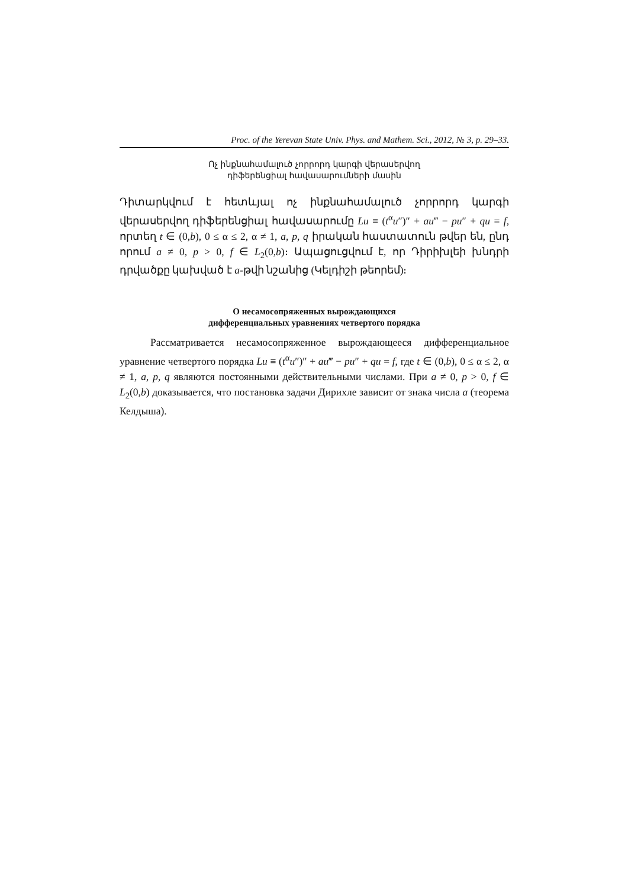Proc. of the Yerevan State Univ. Phys. and Mathem. Sci., 2012, № 3, p. 29–33.
Ոչ ինքնահամալուծ չորրորդ կարգի վերասերվող
դիֆերենցիալ հավասարումների մասին
Դիտարկվում է հետևյալ ոչ ինքնահամալուծ չորրորդ կարգի վերասերվող դիֆերենցիալ հավասարումը Lu ≡ (t<sup>α</sup>u″)″ + au‴ − pu″ + qu = f, որտեղ t ∈ (0,b), 0 ≤ α ≤ 2, α ≠ 1, a, p, q իրական հաստատուն թվեր են, ընդ որում a ≠ 0, p > 0, f ∈ L<sub>2</sub>(0,b)։ Ապացուցվում է, որ Դիրիխլեի խնդրի դրվածքը կախված է a-թվի նշանից (Կելդիշի թեորեմ)։
О несамосопряженных вырождающихся
дифференциальных уравнениях четвертого порядка
Рассматривается несамосопряженное вырождающееся дифференциальное уравнение четвертого порядка Lu ≡ (t<sup>α</sup>u″)″ + au‴ − pu″ + qu = f, где t ∈ (0,b), 0 ≤ α ≤ 2, α ≠ 1, a, p, q являются постоянными действительными числами. При a ≠ 0, p > 0, f ∈ L<sub>2</sub>(0,b) доказывается, что постановка задачи Дирихле зависит от знака числа a (теорема Келдыша).